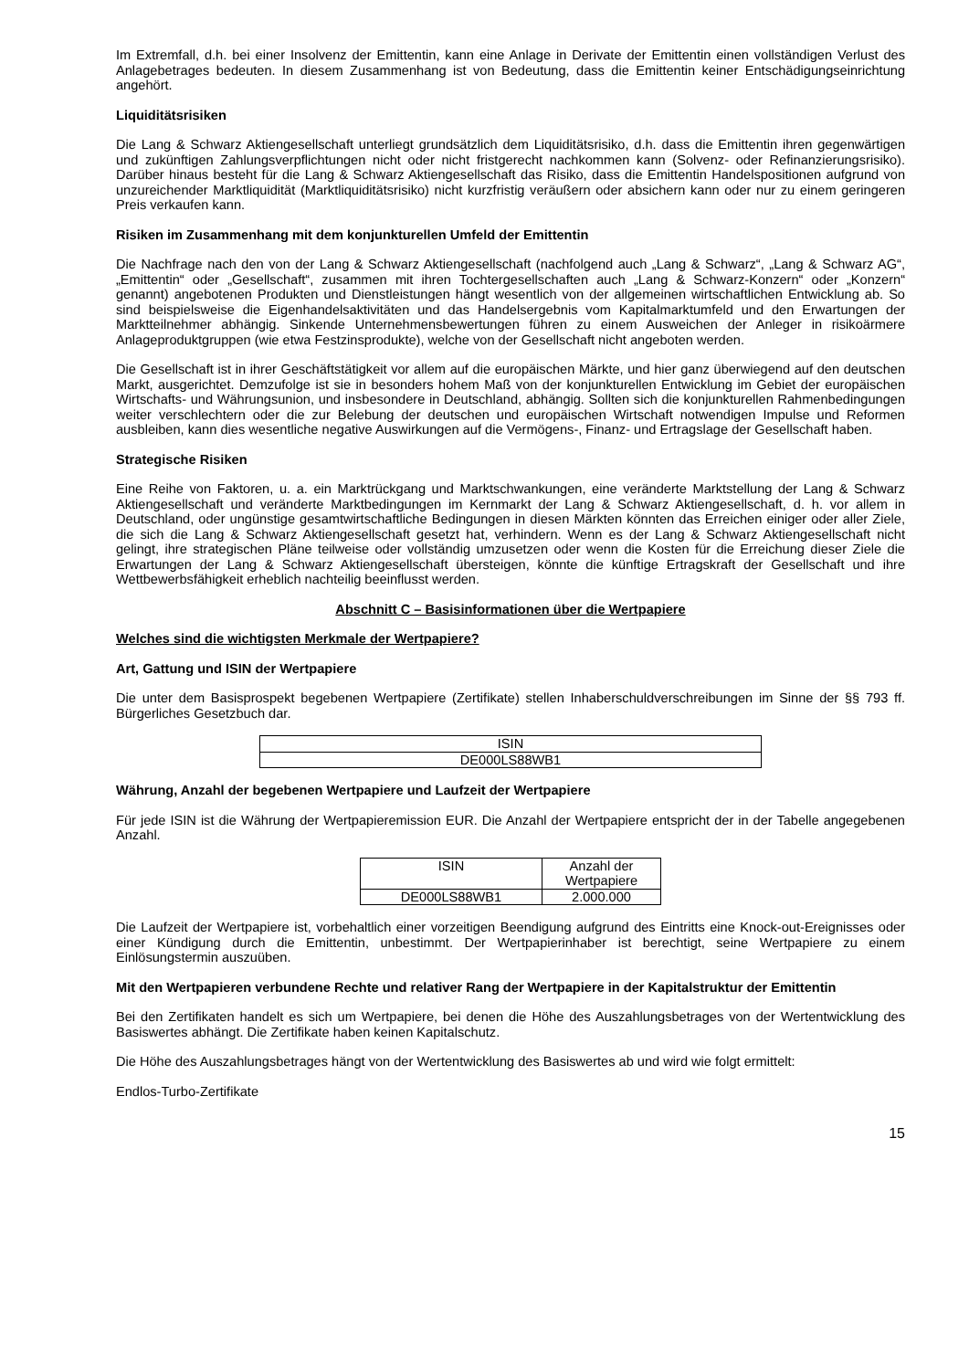Im Extremfall, d.h. bei einer Insolvenz der Emittentin, kann eine Anlage in Derivate der Emittentin einen vollständigen Verlust des Anlagebetrages bedeuten. In diesem Zusammenhang ist von Bedeutung, dass die Emittentin keiner Entschädigungseinrichtung angehört.
Liquiditätsrisiken
Die Lang & Schwarz Aktiengesellschaft unterliegt grundsätzlich dem Liquiditätsrisiko, d.h. dass die Emittentin ihren gegenwärtigen und zukünftigen Zahlungsverpflichtungen nicht oder nicht fristgerecht nachkommen kann (Solvenz- oder Refinanzierungsrisiko). Darüber hinaus besteht für die Lang & Schwarz Aktiengesellschaft das Risiko, dass die Emittentin Handelspositionen aufgrund von unzureichender Marktliquidität (Marktliquiditätsrisiko) nicht kurzfristig veräußern oder absichern kann oder nur zu einem geringeren Preis verkaufen kann.
Risiken im Zusammenhang mit dem konjunkturellen Umfeld der Emittentin
Die Nachfrage nach den von der Lang & Schwarz Aktiengesellschaft (nachfolgend auch „Lang & Schwarz“, „Lang & Schwarz AG“, „Emittentin“ oder „Gesellschaft“, zusammen mit ihren Tochtergesellschaften auch „Lang & Schwarz-Konzern“ oder „Konzern“ genannt) angebotenen Produkten und Dienstleistungen hängt wesentlich von der allgemeinen wirtschaftlichen Entwicklung ab. So sind beispielsweise die Eigenhandelsaktivitäten und das Handelsergebnis vom Kapitalmarktumfeld und den Erwartungen der Marktteilnehmer abhängig. Sinkende Unternehmensbewertungen führen zu einem Ausweichen der Anleger in risikoärmere Anlageproduktgruppen (wie etwa Festzinsprodukte), welche von der Gesellschaft nicht angeboten werden.
Die Gesellschaft ist in ihrer Geschäftstätigkeit vor allem auf die europäischen Märkte, und hier ganz überwiegend auf den deutschen Markt, ausgerichtet. Demzufolge ist sie in besonders hohem Maß von der konjunkturellen Entwicklung im Gebiet der europäischen Wirtschafts- und Währungsunion, und insbesondere in Deutschland, abhängig. Sollten sich die konjunkturellen Rahmenbedingungen weiter verschlechtern oder die zur Belebung der deutschen und europäischen Wirtschaft notwendigen Impulse und Reformen ausbleiben, kann dies wesentliche negative Auswirkungen auf die Vermögens-, Finanz- und Ertragslage der Gesellschaft haben.
Strategische Risiken
Eine Reihe von Faktoren, u. a. ein Marktrückgang und Marktschwankungen, eine veränderte Marktstellung der Lang & Schwarz Aktiengesellschaft und veränderte Marktbedingungen im Kernmarkt der Lang & Schwarz Aktiengesellschaft, d. h. vor allem in Deutschland, oder ungünstige gesamtwirtschaftliche Bedingungen in diesen Märkten könnten das Erreichen einiger oder aller Ziele, die sich die Lang & Schwarz Aktiengesellschaft gesetzt hat, verhindern. Wenn es der Lang & Schwarz Aktiengesellschaft nicht gelingt, ihre strategischen Pläne teilweise oder vollständig umzusetzen oder wenn die Kosten für die Erreichung dieser Ziele die Erwartungen der Lang & Schwarz Aktiengesellschaft übersteigen, könnte die künftige Ertragskraft der Gesellschaft und ihre Wettbewerbsfähigkeit erheblich nachteilig beeinflusst werden.
Abschnitt C – Basisinformationen über die Wertpapiere
Welches sind die wichtigsten Merkmale der Wertpapiere?
Art, Gattung und ISIN der Wertpapiere
Die unter dem Basisprospekt begebenen Wertpapiere (Zertifikate) stellen Inhaberschuldverschreibungen im Sinne der §§ 793 ff. Bürgerliches Gesetzbuch dar.
| ISIN |
| --- |
| DE000LS88WB1 |
Währung, Anzahl der begebenen Wertpapiere und Laufzeit der Wertpapiere
Für jede ISIN ist die Währung der Wertpapieremission EUR. Die Anzahl der Wertpapiere entspricht der in der Tabelle angegebenen Anzahl.
| ISIN | Anzahl der Wertpapiere |
| --- | --- |
| DE000LS88WB1 | 2.000.000 |
Die Laufzeit der Wertpapiere ist, vorbehaltlich einer vorzeitigen Beendigung aufgrund des Eintritts eine Knock-out-Ereignisses oder einer Kündigung durch die Emittentin, unbestimmt. Der Wertpapierinhaber ist berechtigt, seine Wertpapiere zu einem Einlösungstermin auszuüben.
Mit den Wertpapieren verbundene Rechte und relativer Rang der Wertpapiere in der Kapitalstruktur der Emittentin
Bei den Zertifikaten handelt es sich um Wertpapiere, bei denen die Höhe des Auszahlungsbetrages von der Wertentwicklung des Basiswertes abhängt. Die Zertifikate haben keinen Kapitalschutz.
Die Höhe des Auszahlungsbetrages hängt von der Wertentwicklung des Basiswertes ab und wird wie folgt ermittelt:
Endlos-Turbo-Zertifikate
15